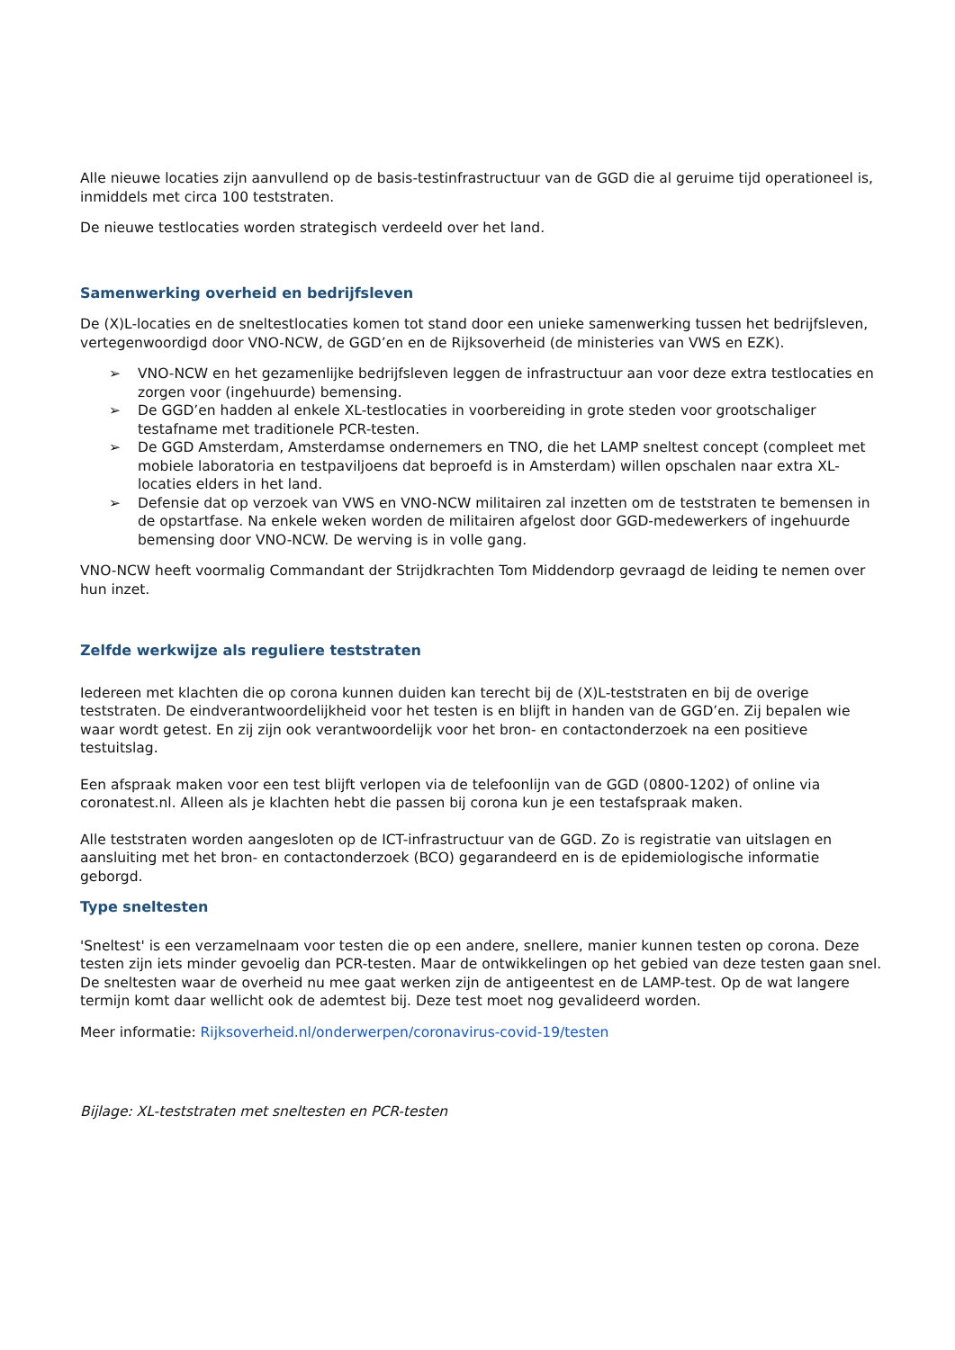Alle nieuwe locaties zijn aanvullend op de basis-testinfrastructuur van de GGD die al geruime tijd operationeel is, inmiddels met circa 100 teststraten.
De nieuwe testlocaties worden strategisch verdeeld over het land.
Samenwerking overheid en bedrijfsleven
De (X)L-locaties en de sneltestlocaties komen tot stand door een unieke samenwerking tussen het bedrijfsleven, vertegenwoordigd door VNO-NCW, de GGD’en en de Rijksoverheid (de ministeries van VWS en EZK).
➢ VNO-NCW en het gezamenlijke bedrijfsleven leggen de infrastructuur aan voor deze extra testlocaties en zorgen voor (ingehuurde) bemensing.
➢ De GGD’en hadden al enkele XL-testlocaties in voorbereiding in grote steden voor grootschaliger testafname met traditionele PCR-testen.
➢ De GGD Amsterdam, Amsterdamse ondernemers en TNO, die het LAMP sneltest concept (compleet met mobiele laboratoria en testpaviljoens dat beproefd is in Amsterdam) willen opschalen naar extra XL-locaties elders in het land.
➢ Defensie dat op verzoek van VWS en VNO-NCW militairen zal inzetten om de teststraten te bemensen in de opstartfase. Na enkele weken worden de militairen afgelost door GGD-medewerkers of ingehuurde bemensing door VNO-NCW. De werving is in volle gang.
VNO-NCW heeft voormalig Commandant der Strijdkrachten Tom Middendorp gevraagd de leiding te nemen over hun inzet.
Zelfde werkwijze als reguliere teststraten
Iedereen met klachten die op corona kunnen duiden kan terecht bij de (X)L-teststraten en bij de overige teststraten. De eindverantwoordelijkheid voor het testen is en blijft in handen van de GGD’en. Zij bepalen wie waar wordt getest. En zij zijn ook verantwoordelijk voor het bron- en contactonderzoek na een positieve testuitslag.
Een afspraak maken voor een test blijft verlopen via de telefoonlijn van de GGD (0800-1202) of online via coronatest.nl. Alleen als je klachten hebt die passen bij corona kun je een testafspraak maken.
Alle teststraten worden aangesloten op de ICT-infrastructuur van de GGD. Zo is registratie van uitslagen en aansluiting met het bron- en contactonderzoek (BCO) gegarandeerd en is de epidemiologische informatie geborgd.
Type sneltesten
'Sneltest' is een verzamelnaam voor testen die op een andere, snellere, manier kunnen testen op corona. Deze testen zijn iets minder gevoelig dan PCR-testen. Maar de ontwikkelingen op het gebied van deze testen gaan snel. De sneltesten waar de overheid nu mee gaat werken zijn de antigeentest en de LAMP-test. Op de wat langere termijn komt daar wellicht ook de ademtest bij. Deze test moet nog gevalideerd worden.
Meer informatie: Rijksoverheid.nl/onderwerpen/coronavirus-covid-19/testen
Bijlage: XL-teststraten met sneltesten en PCR-testen